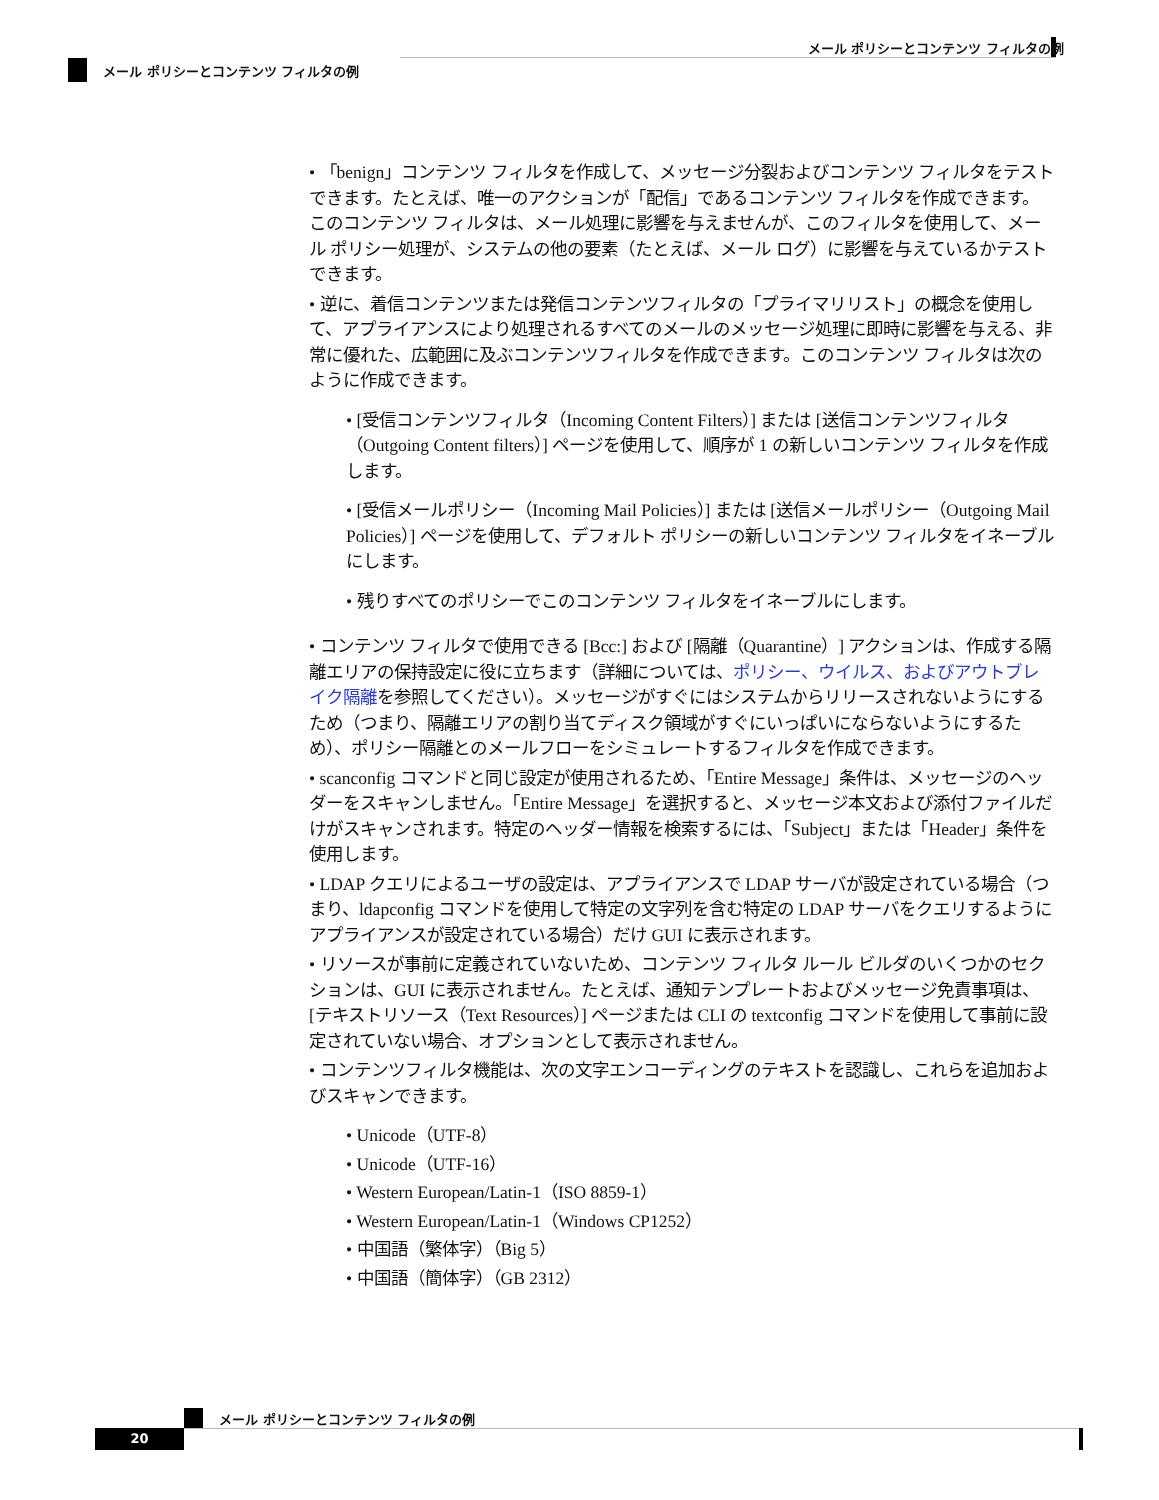メール ポリシーとコンテンツ フィルタの例
メール ポリシーとコンテンツ フィルタの例
• 「benign」コンテンツ フィルタを作成して、メッセージ分裂およびコンテンツ フィルタをテストできます。たとえば、唯一のアクションが「配信」であるコンテンツ フィルタを作成できます。このコンテンツ フィルタは、メール処理に影響を与えませんが、このフィルタを使用して、メール ポリシー処理が、システムの他の要素（たとえば、メール ログ）に影響を与えているかテストできます。
• 逆に、着信コンテンツまたは発信コンテンツフィルタの「プライマリリスト」の概念を使用して、アプライアンスにより処理されるすべてのメールのメッセージ処理に即時に影響を与える、非常に優れた、広範囲に及ぶコンテンツフィルタを作成できます。このコンテンツ フィルタは次のように作成できます。
• [受信コンテンツフィルタ（Incoming Content Filters）] または [送信コンテンツフィルタ（Outgoing Content filters）] ページを使用して、順序が 1 の新しいコンテンツ フィルタを作成します。
• [受信メールポリシー（Incoming Mail Policies）] または [送信メールポリシー（Outgoing Mail Policies）] ページを使用して、デフォルト ポリシーの新しいコンテンツ フィルタをイネーブルにします。
• 残りすべてのポリシーでこのコンテンツ フィルタをイネーブルにします。
• コンテンツ フィルタで使用できる [Bcc:] および [隔離（Quarantine）] アクションは、作成する隔離エリアの保持設定に役に立ちます（詳細については、ポリシー、ウイルス、およびアウトブレイク隔離を参照してください）。メッセージがすぐにはシステムからリリースされないようにするため（つまり、隔離エリアの割り当てディスク領域がすぐにいっぱいにならないようにするため）、ポリシー隔離とのメールフローをシミュレートするフィルタを作成できます。
• scanconfig コマンドと同じ設定が使用されるため、「Entire Message」条件は、メッセージのヘッダーをスキャンしません。「Entire Message」を選択すると、メッセージ本文および添付ファイルだけがスキャンされます。特定のヘッダー情報を検索するには、「Subject」または「Header」条件を使用します。
• LDAP クエリによるユーザの設定は、アプライアンスで LDAP サーバが設定されている場合（つまり、ldapconfig コマンドを使用して特定の文字列を含む特定の LDAP サーバをクエリするようにアプライアンスが設定されている場合）だけ GUI に表示されます。
• リソースが事前に定義されていないため、コンテンツ フィルタ ルール ビルダのいくつかのセクションは、GUI に表示されません。たとえば、通知テンプレートおよびメッセージ免責事項は、[テキストリソース（Text Resources）] ページまたは CLI の textconfig コマンドを使用して事前に設定されていない場合、オプションとして表示されません。
• コンテンツフィルタ機能は、次の文字エンコーディングのテキストを認識し、これらを追加およびスキャンできます。
• Unicode（UTF-8）
• Unicode（UTF-16）
• Western European/Latin-1（ISO 8859-1）
• Western European/Latin-1（Windows CP1252）
• 中国語（繁体字）（Big 5）
• 中国語（簡体字）（GB 2312）
メール ポリシーとコンテンツ フィルタの例
20